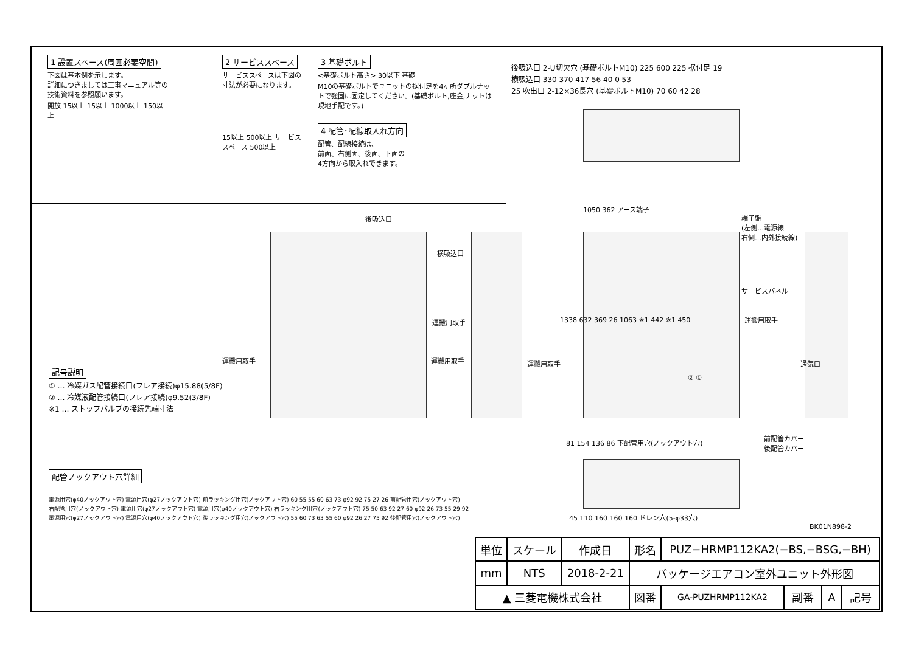1 設置スペース(周囲必要空間)
下図は基本例を示します。
詳細につきましては工事マニュアル等の
技術資料を参照願います。
開放 15以上 15以上 1000以上 150以上
2 サービススペース
サービススペースは下図の
寸法が必要になります。
15以上 500以上 サービス スペース 500以上
3 基礎ボルト
<基礎ボルト高さ> 30以下 基礎
M10の基礎ボルトでユニットの据付足を4ヶ所ダブルナットで強固に固定してください。(基礎ボルト,座金,ナットは現地手配です。)
4 配管･配線取入れ方向
配管、配線接続は、
前面、右側面、後面、下面の
4方向から取入れできます。
後吸込口 2-U切欠穴 (基礎ボルトM10) 225 600 225 据付足 19
横吸込口 330 370 417 56 40 0 53
25 吹出口 2-12×36長穴 (基礎ボルトM10) 70 60 42 28
後吸込口
横吸込口
運搬用取手
運搬用取手
運搬用取手 運搬用取手
1050 362 アース端子
端子盤
(左側…電源線
右側…内外接続線)
サービスパネル
運搬用取手
② ①
1338 632 369 26 1063 ※1 442 ※1 450
通気口
前配管カバー
後配管カバー
記号説明
① … 冷媒ガス配管接続口(フレア接続)φ15.88(5/8F)
② … 冷媒液配管接続口(フレア接続)φ9.52(3/8F)
※1 … ストップバルブの接続先端寸法
81 154 136 86 下配管用穴(ノックアウト穴)
45 110 160 160 160 ドレン穴(5-φ33穴)
BK01N898-2
配管ノックアウト穴詳細
電源用穴(φ40ノックアウト穴) 電源用穴(φ27ノックアウト穴) 前ラッキング用穴(ノックアウト穴) 60 55 55 60 63 73 φ92 92 75 27 26 前配管用穴(ノックアウト穴)
右配管用穴(ノックアウト穴) 電源用穴(φ27ノックアウト穴) 電源用穴(φ40ノックアウト穴) 右ラッキング用穴(ノックアウト穴) 75 50 63 92 27 60 φ92 26 73 55 29 92
電源用穴(φ27ノックアウト穴) 電源用穴(φ40ノックアウト穴) 後ラッキング用穴(ノックアウト穴) 55 60 73 63 55 60 φ92 26 27 75 92 後配管用穴(ノックアウト穴)
| 単位 | スケール | 作成日 | 形名 | PUZ−HRMP112KA2(−BS,−BSG,−BH) | | | |
| mm | NTS | 2018-2-21 | パッケージエアコン室外ユニット外形図 | | | | |
| ▲ 三菱電機株式会社 | | | 図番 | GA-PUZHRMP112KA2 | 副番 | A | 記号 |